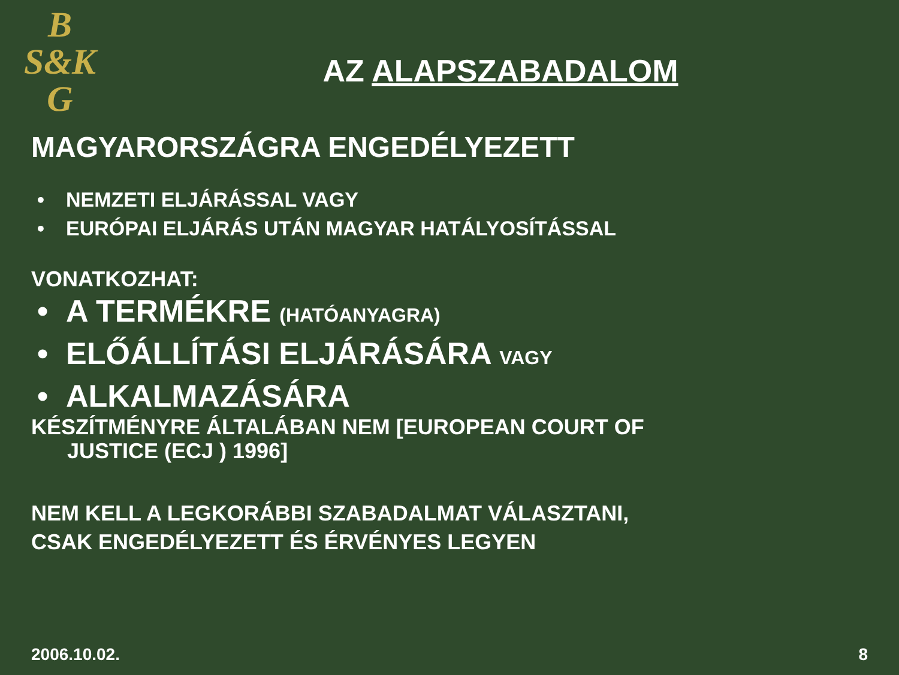B
S&K
G
AZ ALAPSZABADALOM
MAGYARORSZÁGRA ENGEDÉLYEZETT
• NEMZETI ELJÁRÁSSAL VAGY
• EURÓPAI ELJÁRÁS UTÁN MAGYAR HATÁLYOSÍTÁSSAL
VONATKOZHAT:
• A TERMÉKRE (HATÓANYAGRA)
• ELŐÁLLÍTÁSI ELJÁRÁSÁRA VAGY
• ALKALMAZÁSÁRA
KÉSZÍTMÉNYRE ÁLTALÁBAN NEM [EUROPEAN COURT OF
JUSTICE (ECJ ) 1996]
NEM KELL A LEGKORÁBBI SZABADALMAT VÁLASZTANI,
CSAK ENGEDÉLYEZETT ÉS ÉRVÉNYES LEGYEN
2006.10.02. 8